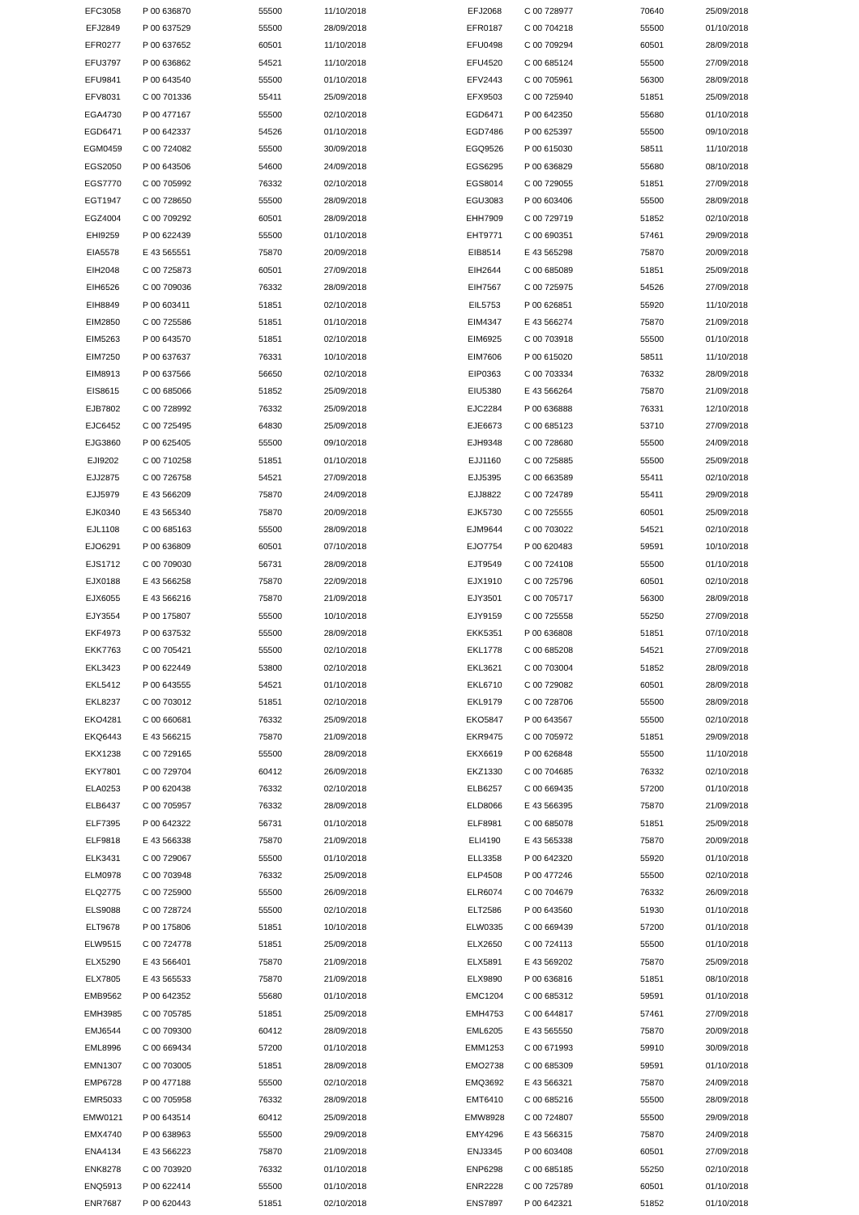| EFC3058 | P 00 636870 | 55500 | 11/10/2018 |
| EFJ2849 | P 00 637529 | 55500 | 28/09/2018 |
| EFR0277 | P 00 637652 | 60501 | 11/10/2018 |
| EFU3797 | P 00 636862 | 54521 | 11/10/2018 |
| EFU9841 | P 00 643540 | 55500 | 01/10/2018 |
| EFV8031 | C 00 701336 | 55411 | 25/09/2018 |
| EGA4730 | P 00 477167 | 55500 | 02/10/2018 |
| EGD6471 | P 00 642337 | 54526 | 01/10/2018 |
| EGM0459 | C 00 724082 | 55500 | 30/09/2018 |
| EGS2050 | P 00 643506 | 54600 | 24/09/2018 |
| EGS7770 | C 00 705992 | 76332 | 02/10/2018 |
| EGT1947 | C 00 728650 | 55500 | 28/09/2018 |
| EGZ4004 | C 00 709292 | 60501 | 28/09/2018 |
| EHI9259 | P 00 622439 | 55500 | 01/10/2018 |
| EIA5578 | E 43 565551 | 75870 | 20/09/2018 |
| EIH2048 | C 00 725873 | 60501 | 27/09/2018 |
| EIH6526 | C 00 709036 | 76332 | 28/09/2018 |
| EIH8849 | P 00 603411 | 51851 | 02/10/2018 |
| EIM2850 | C 00 725586 | 51851 | 01/10/2018 |
| EIM5263 | P 00 643570 | 51851 | 02/10/2018 |
| EIM7250 | P 00 637637 | 76331 | 10/10/2018 |
| EIM8913 | P 00 637566 | 56650 | 02/10/2018 |
| EIS8615 | C 00 685066 | 51852 | 25/09/2018 |
| EJB7802 | C 00 728992 | 76332 | 25/09/2018 |
| EJC6452 | C 00 725495 | 64830 | 25/09/2018 |
| EJG3860 | P 00 625405 | 55500 | 09/10/2018 |
| EJI9202 | C 00 710258 | 51851 | 01/10/2018 |
| EJJ2875 | C 00 726758 | 54521 | 27/09/2018 |
| EJJ5979 | E 43 566209 | 75870 | 24/09/2018 |
| EJK0340 | E 43 565340 | 75870 | 20/09/2018 |
| EJL1108 | C 00 685163 | 55500 | 28/09/2018 |
| EJO6291 | P 00 636809 | 60501 | 07/10/2018 |
| EJS1712 | C 00 709030 | 56731 | 28/09/2018 |
| EJX0188 | E 43 566258 | 75870 | 22/09/2018 |
| EJX6055 | E 43 566216 | 75870 | 21/09/2018 |
| EJY3554 | P 00 175807 | 55500 | 10/10/2018 |
| EKF4973 | P 00 637532 | 55500 | 28/09/2018 |
| EKK7763 | C 00 705421 | 55500 | 02/10/2018 |
| EKL3423 | P 00 622449 | 53800 | 02/10/2018 |
| EKL5412 | P 00 643555 | 54521 | 01/10/2018 |
| EKL8237 | C 00 703012 | 51851 | 02/10/2018 |
| EKO4281 | C 00 660681 | 76332 | 25/09/2018 |
| EKQ6443 | E 43 566215 | 75870 | 21/09/2018 |
| EKX1238 | C 00 729165 | 55500 | 28/09/2018 |
| EKY7801 | C 00 729704 | 60412 | 26/09/2018 |
| ELA0253 | P 00 620438 | 76332 | 02/10/2018 |
| ELB6437 | C 00 705957 | 76332 | 28/09/2018 |
| ELF7395 | P 00 642322 | 56731 | 01/10/2018 |
| ELF9818 | E 43 566338 | 75870 | 21/09/2018 |
| ELK3431 | C 00 729067 | 55500 | 01/10/2018 |
| ELM0978 | C 00 703948 | 76332 | 25/09/2018 |
| ELQ2775 | C 00 725900 | 55500 | 26/09/2018 |
| ELS9088 | C 00 728724 | 55500 | 02/10/2018 |
| ELT9678 | P 00 175806 | 51851 | 10/10/2018 |
| ELW9515 | C 00 724778 | 51851 | 25/09/2018 |
| ELX5290 | E 43 566401 | 75870 | 21/09/2018 |
| ELX7805 | E 43 565533 | 75870 | 21/09/2018 |
| EMB9562 | P 00 642352 | 55680 | 01/10/2018 |
| EMH3985 | C 00 705785 | 51851 | 25/09/2018 |
| EMJ6544 | C 00 709300 | 60412 | 28/09/2018 |
| EML8996 | C 00 669434 | 57200 | 01/10/2018 |
| EMN1307 | C 00 703005 | 51851 | 28/09/2018 |
| EMP6728 | P 00 477188 | 55500 | 02/10/2018 |
| EMR5033 | C 00 705958 | 76332 | 28/09/2018 |
| EMW0121 | P 00 643514 | 60412 | 25/09/2018 |
| EMX4740 | P 00 638963 | 55500 | 29/09/2018 |
| ENA4134 | E 43 566223 | 75870 | 21/09/2018 |
| ENK8278 | C 00 703920 | 76332 | 01/10/2018 |
| ENQ5913 | P 00 622414 | 55500 | 01/10/2018 |
| ENR7687 | P 00 620443 | 51851 | 02/10/2018 |
| EFJ2068 | C 00 728977 | 70640 | 25/09/2018 |
| EFR0187 | C 00 704218 | 55500 | 01/10/2018 |
| EFU0498 | C 00 709294 | 60501 | 28/09/2018 |
| EFU4520 | C 00 685124 | 55500 | 27/09/2018 |
| EFV2443 | C 00 705961 | 56300 | 28/09/2018 |
| EFX9503 | C 00 725940 | 51851 | 25/09/2018 |
| EGD6471 | P 00 642350 | 55680 | 01/10/2018 |
| EGD7486 | P 00 625397 | 55500 | 09/10/2018 |
| EGQ9526 | P 00 615030 | 58511 | 11/10/2018 |
| EGS6295 | P 00 636829 | 55680 | 08/10/2018 |
| EGS8014 | C 00 729055 | 51851 | 27/09/2018 |
| EGU3083 | P 00 603406 | 55500 | 28/09/2018 |
| EHH7909 | C 00 729719 | 51852 | 02/10/2018 |
| EHT9771 | C 00 690351 | 57461 | 29/09/2018 |
| EIB8514 | E 43 565298 | 75870 | 20/09/2018 |
| EIH2644 | C 00 685089 | 51851 | 25/09/2018 |
| EIH7567 | C 00 725975 | 54526 | 27/09/2018 |
| EIL5753 | P 00 626851 | 55920 | 11/10/2018 |
| EIM4347 | E 43 566274 | 75870 | 21/09/2018 |
| EIM6925 | C 00 703918 | 55500 | 01/10/2018 |
| EIM7606 | P 00 615020 | 58511 | 11/10/2018 |
| EIP0363 | C 00 703334 | 76332 | 28/09/2018 |
| EIU5380 | E 43 566264 | 75870 | 21/09/2018 |
| EJC2284 | P 00 636888 | 76331 | 12/10/2018 |
| EJE6673 | C 00 685123 | 53710 | 27/09/2018 |
| EJH9348 | C 00 728680 | 55500 | 24/09/2018 |
| EJJ1160 | C 00 725885 | 55500 | 25/09/2018 |
| EJJ5395 | C 00 663589 | 55411 | 02/10/2018 |
| EJJ8822 | C 00 724789 | 55411 | 29/09/2018 |
| EJK5730 | C 00 725555 | 60501 | 25/09/2018 |
| EJM9644 | C 00 703022 | 54521 | 02/10/2018 |
| EJO7754 | P 00 620483 | 59591 | 10/10/2018 |
| EJT9549 | C 00 724108 | 55500 | 01/10/2018 |
| EJX1910 | C 00 725796 | 60501 | 02/10/2018 |
| EJY3501 | C 00 705717 | 56300 | 28/09/2018 |
| EJY9159 | C 00 725558 | 55250 | 27/09/2018 |
| EKK5351 | P 00 636808 | 51851 | 07/10/2018 |
| EKL1778 | C 00 685208 | 54521 | 27/09/2018 |
| EKL3621 | C 00 703004 | 51852 | 28/09/2018 |
| EKL6710 | C 00 729082 | 60501 | 28/09/2018 |
| EKL9179 | C 00 728706 | 55500 | 28/09/2018 |
| EKO5847 | P 00 643567 | 55500 | 02/10/2018 |
| EKR9475 | C 00 705972 | 51851 | 29/09/2018 |
| EKX6619 | P 00 626848 | 55500 | 11/10/2018 |
| EKZ1330 | C 00 704685 | 76332 | 02/10/2018 |
| ELB6257 | C 00 669435 | 57200 | 01/10/2018 |
| ELD8066 | E 43 566395 | 75870 | 21/09/2018 |
| ELF8981 | C 00 685078 | 51851 | 25/09/2018 |
| ELI4190 | E 43 565338 | 75870 | 20/09/2018 |
| ELL3358 | P 00 642320 | 55920 | 01/10/2018 |
| ELP4508 | P 00 477246 | 55500 | 02/10/2018 |
| ELR6074 | C 00 704679 | 76332 | 26/09/2018 |
| ELT2586 | P 00 643560 | 51930 | 01/10/2018 |
| ELW0335 | C 00 669439 | 57200 | 01/10/2018 |
| ELX2650 | C 00 724113 | 55500 | 01/10/2018 |
| ELX5891 | E 43 569202 | 75870 | 25/09/2018 |
| ELX9890 | P 00 636816 | 51851 | 08/10/2018 |
| EMC1204 | C 00 685312 | 59591 | 01/10/2018 |
| EMH4753 | C 00 644817 | 57461 | 27/09/2018 |
| EML6205 | E 43 565550 | 75870 | 20/09/2018 |
| EMM1253 | C 00 671993 | 59910 | 30/09/2018 |
| EMO2738 | C 00 685309 | 59591 | 01/10/2018 |
| EMQ3692 | E 43 566321 | 75870 | 24/09/2018 |
| EMT6410 | C 00 685216 | 55500 | 28/09/2018 |
| EMW8928 | C 00 724807 | 55500 | 29/09/2018 |
| EMY4296 | E 43 566315 | 75870 | 24/09/2018 |
| ENJ3345 | P 00 603408 | 60501 | 27/09/2018 |
| ENP6298 | C 00 685185 | 55250 | 02/10/2018 |
| ENR2228 | C 00 725789 | 60501 | 01/10/2018 |
| ENS7897 | P 00 642321 | 51852 | 01/10/2018 |